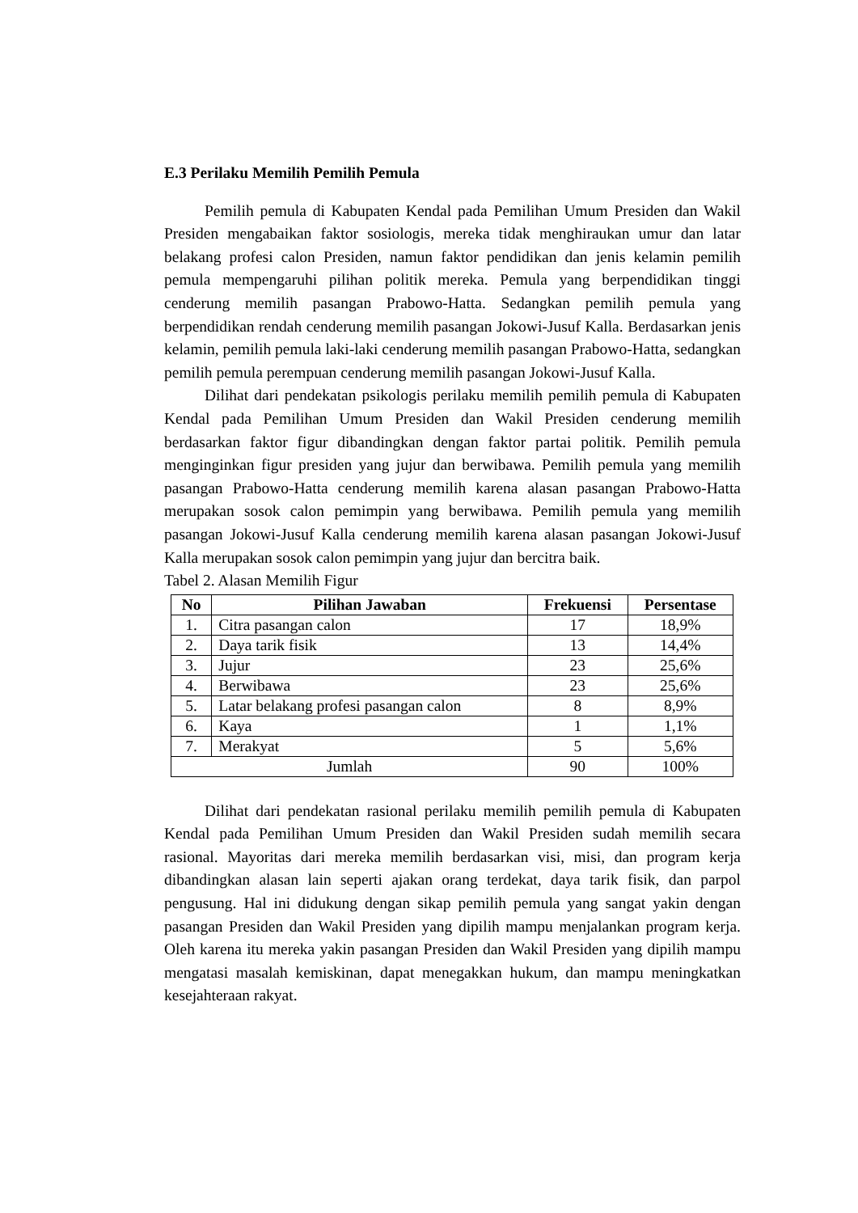E.3 Perilaku Memilih Pemilih Pemula
Pemilih pemula di Kabupaten Kendal pada Pemilihan Umum Presiden dan Wakil Presiden mengabaikan faktor sosiologis, mereka tidak menghiraukan umur dan latar belakang profesi calon Presiden, namun faktor pendidikan dan jenis kelamin pemilih pemula mempengaruhi pilihan politik mereka. Pemula yang berpendidikan tinggi cenderung memilih pasangan Prabowo-Hatta. Sedangkan pemilih pemula yang berpendidikan rendah cenderung memilih pasangan Jokowi-Jusuf Kalla. Berdasarkan jenis kelamin, pemilih pemula laki-laki cenderung memilih pasangan Prabowo-Hatta, sedangkan pemilih pemula perempuan cenderung memilih pasangan Jokowi-Jusuf Kalla.
Dilihat dari pendekatan psikologis perilaku memilih pemilih pemula di Kabupaten Kendal pada Pemilihan Umum Presiden dan Wakil Presiden cenderung memilih berdasarkan faktor figur dibandingkan dengan faktor partai politik. Pemilih pemula menginginkan figur presiden yang jujur dan berwibawa. Pemilih pemula yang memilih pasangan Prabowo-Hatta cenderung memilih karena alasan pasangan Prabowo-Hatta merupakan sosok calon pemimpin yang berwibawa. Pemilih pemula yang memilih pasangan Jokowi-Jusuf Kalla cenderung memilih karena alasan pasangan Jokowi-Jusuf Kalla merupakan sosok calon pemimpin yang jujur dan bercitra baik.
Tabel 2. Alasan Memilih Figur
| No | Pilihan Jawaban | Frekuensi | Persentase |
| --- | --- | --- | --- |
| 1. | Citra pasangan calon | 17 | 18,9% |
| 2. | Daya tarik fisik | 13 | 14,4% |
| 3. | Jujur | 23 | 25,6% |
| 4. | Berwibawa | 23 | 25,6% |
| 5. | Latar belakang profesi pasangan calon | 8 | 8,9% |
| 6. | Kaya | 1 | 1,1% |
| 7. | Merakyat | 5 | 5,6% |
| Jumlah | | 90 | 100% |
Dilihat dari pendekatan rasional perilaku memilih pemilih pemula di Kabupaten Kendal pada Pemilihan Umum Presiden dan Wakil Presiden sudah memilih secara rasional. Mayoritas dari mereka memilih berdasarkan visi, misi, dan program kerja dibandingkan alasan lain seperti ajakan orang terdekat, daya tarik fisik, dan parpol pengusung. Hal ini didukung dengan sikap pemilih pemula yang sangat yakin dengan pasangan Presiden dan Wakil Presiden yang dipilih mampu menjalankan program kerja. Oleh karena itu mereka yakin pasangan Presiden dan Wakil Presiden yang dipilih mampu mengatasi masalah kemiskinan, dapat menegakkan hukum, dan mampu meningkatkan kesejahteraan rakyat.